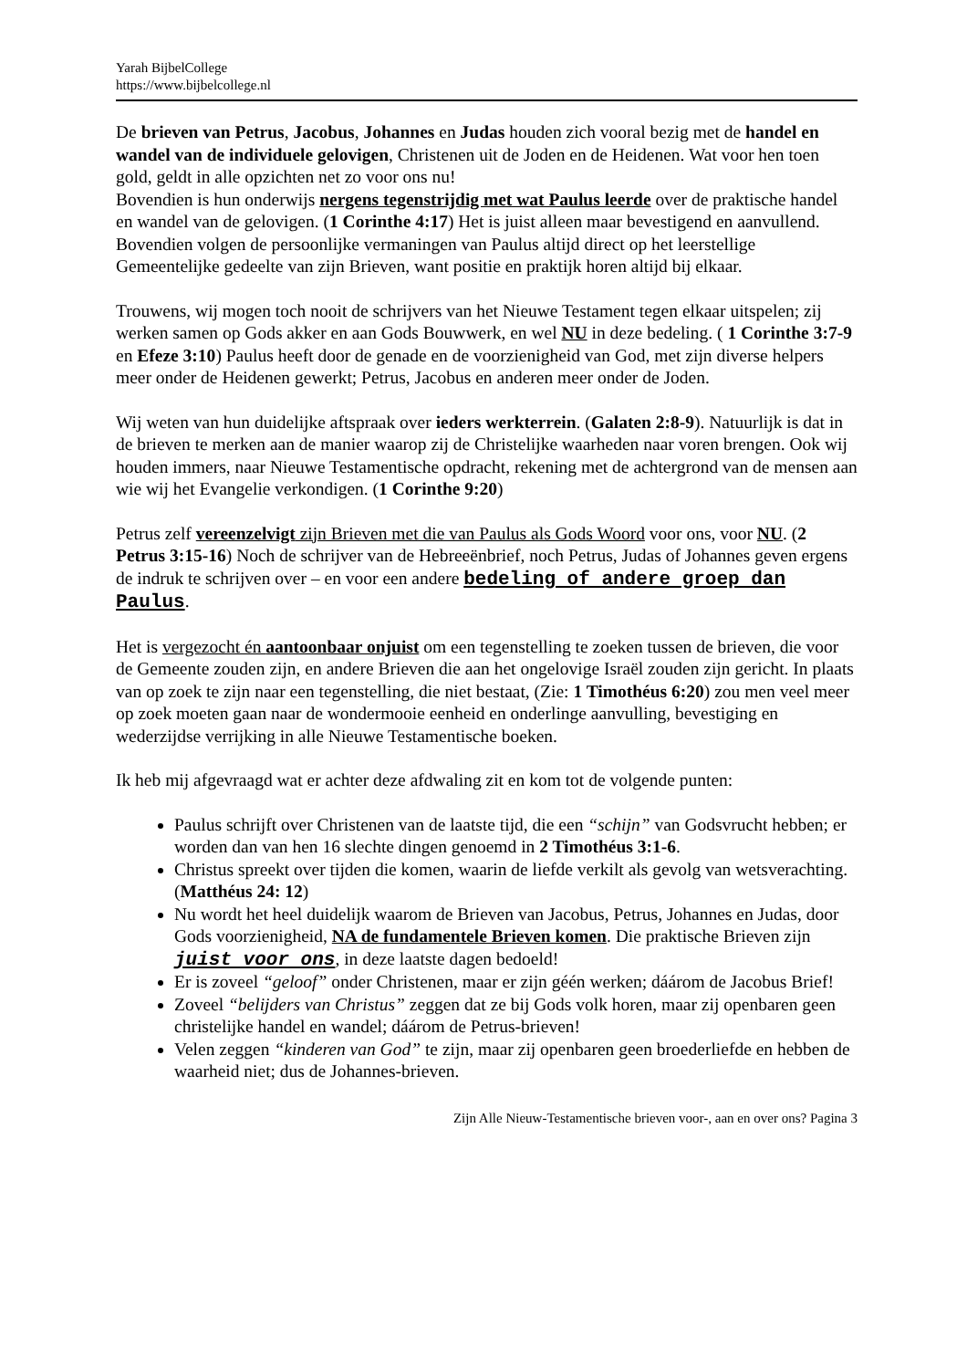Yarah BijbelCollege
https://www.bijbelcollege.nl
De brieven van Petrus, Jacobus, Johannes en Judas houden zich vooral bezig met de handel en wandel van de individuele gelovigen, Christenen uit de Joden en de Heidenen. Wat voor hen toen gold, geldt in alle opzichten net zo voor ons nu!
Bovendien is hun onderwijs nergens tegenstrijdig met wat Paulus leerde over de praktische handel en wandel van de gelovigen. (1 Corinthe 4:17) Het is juist alleen maar bevestigend en aanvullend. Bovendien volgen de persoonlijke vermaningen van Paulus altijd direct op het leerstellige Gemeentelijke gedeelte van zijn Brieven, want positie en praktijk horen altijd bij elkaar.
Trouwens, wij mogen toch nooit de schrijvers van het Nieuwe Testament tegen elkaar uitspelen; zij werken samen op Gods akker en aan Gods Bouwwerk, en wel NU in deze bedeling. ( 1 Corinthe 3:7-9 en Efeze 3:10) Paulus heeft door de genade en de voorzienigheid van God, met zijn diverse helpers meer onder de Heidenen gewerkt; Petrus, Jacobus en anderen meer onder de Joden.
Wij weten van hun duidelijke aftspraak over ieders werkterrein. (Galaten 2:8-9). Natuurlijk is dat in de brieven te merken aan de manier waarop zij de Christelijke waarheden naar voren brengen. Ook wij houden immers, naar Nieuwe Testamentische opdracht, rekening met de achtergrond van de mensen aan wie wij het Evangelie verkondigen. (1 Corinthe 9:20)
Petrus zelf vereenzelvigt zijn Brieven met die van Paulus als Gods Woord voor ons, voor NU. (2 Petrus 3:15-16) Noch de schrijver van de Hebreeënbrief, noch Petrus, Judas of Johannes geven ergens de indruk te schrijven over – en voor een andere bedeling of andere groep dan Paulus.
Het is vergezocht én aantoonbaar onjuist om een tegenstelling te zoeken tussen de brieven, die voor de Gemeente zouden zijn, en andere Brieven die aan het ongelovige Israël zouden zijn gericht. In plaats van op zoek te zijn naar een tegenstelling, die niet bestaat, (Zie: 1 Timothéus 6:20) zou men veel meer op zoek moeten gaan naar de wondermooie eenheid en onderlinge aanvulling, bevestiging en wederzijdse verrijking in alle Nieuwe Testamentische boeken.
Ik heb mij afgevraagd wat er achter deze afdwaling zit en kom tot de volgende punten:
Paulus schrijft over Christenen van de laatste tijd, die een “schijn” van Godsvrucht hebben; er worden dan van hen 16 slechte dingen genoemd in 2 Timothéus 3:1-6.
Christus spreekt over tijden die komen, waarin de liefde verkilt als gevolg van wetsverachting. (Matthéus 24: 12)
Nu wordt het heel duidelijk waarom de Brieven van Jacobus, Petrus, Johannes en Judas, door Gods voorzienigheid, NA de fundamentele Brieven komen. Die praktische Brieven zijn juist voor ons, in deze laatste dagen bedoeld!
Er is zoveel “geloof” onder Christenen, maar er zijn géén werken; dáárom de Jacobus Brief!
Zoveel “belijders van Christus” zeggen dat ze bij Gods volk horen, maar zij openbaren geen christelijke handel en wandel; dáárom de Petrus-brieven!
Velen zeggen “kinderen van God” te zijn, maar zij openbaren geen broederliefde en hebben de waarheid niet; dus de Johannes-brieven.
Zijn Alle Nieuw-Testamentische brieven voor-, aan en over ons? Pagina 3